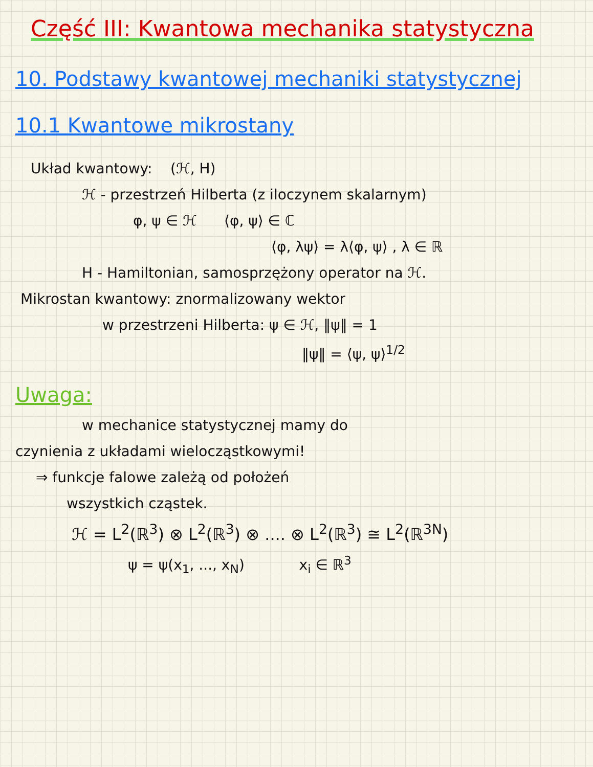Część III: Kwantowa mechanika statystyczna
10. Podstawy kwantowej mechaniki statystycznej
10.1 Kwantowe mikrostany
Układ kwantowy: (ℋ, H)
ℋ - przestrzeń Hilberta (z iloczynem skalarnym)
φ, ψ ∈ ℋ ⟨φ, ψ⟩ ∈ ℂ
⟨φ, λψ⟩ = λ⟨φ, ψ⟩ , λ ∈ ℝ
H - Hamiltonian, samosprzężony operator na ℋ.
Mikrostan kwantowy: znormalizowany wektor
w przestrzeni Hilberta: ψ ∈ ℋ, ‖ψ‖ = 1
‖ψ‖ = ⟨ψ, ψ⟩<sup>1/2</sup>
Uwaga:
w mechanice statystycznej mamy do
czynienia z układami wielocząstkowymi!
⇒ funkcje falowe zależą od położeń
wszystkich cząstek.
ℋ = L<sup>2</sup>(ℝ<sup>3</sup>) ⊗ L<sup>2</sup>(ℝ<sup>3</sup>) ⊗ .... ⊗ L<sup>2</sup>(ℝ<sup>3</sup>) ≅ L<sup>2</sup>(ℝ<sup>3N</sup>)
ψ = ψ(x<sub>1</sub>, ..., x<sub>N</sub>) x<sub>i</sub> ∈ ℝ<sup>3</sup>